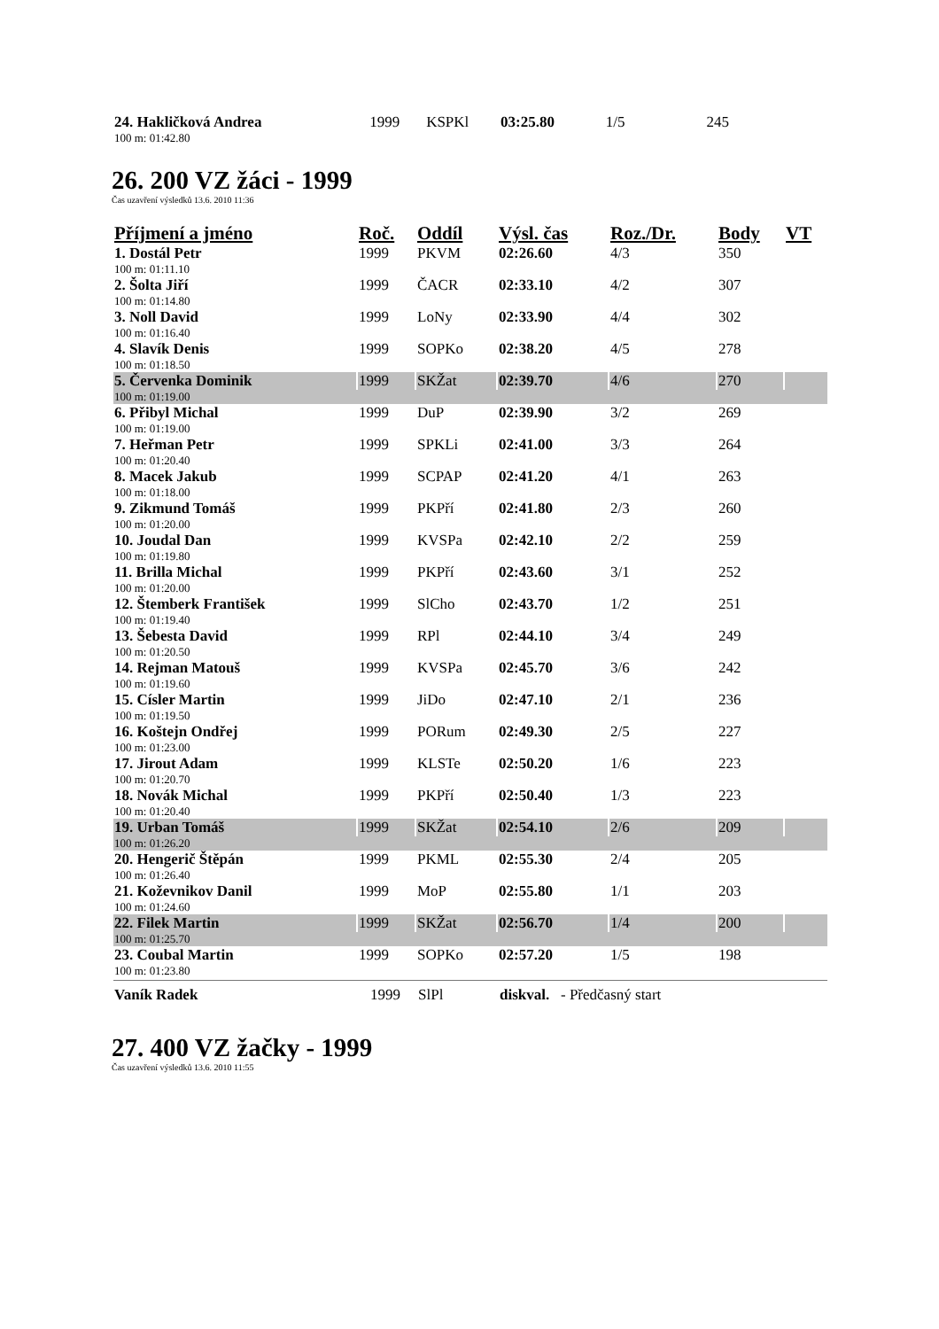| 24. Hakličková Andrea | 1999 | KSPKl | 03:25.80 | 1/5 | 245 |
| 100 m: 01:42.80 | | | | | |
26. 200 VZ žáci - 1999
Čas uzavření výsledků 13.6. 2010 11:36
| Příjmení a jméno | Roč. | Oddíl | Výsl. čas | Roz./Dr. | Body | VT |
| --- | --- | --- | --- | --- | --- | --- |
| 1. Dostál Petr | 1999 | PKVM | 02:26.60 | 4/3 | 350 | |
| 100 m: 01:11.10 | | | | | | |
| 2. Šolta Jiří | 1999 | ČACR | 02:33.10 | 4/2 | 307 | |
| 100 m: 01:14.80 | | | | | | |
| 3. Noll David | 1999 | LoNy | 02:33.90 | 4/4 | 302 | |
| 100 m: 01:16.40 | | | | | | |
| 4. Slavík Denis | 1999 | SOPKo | 02:38.20 | 4/5 | 278 | |
| 100 m: 01:18.50 | | | | | | |
| 5. Červenka Dominik | 1999 | SKŽat | 02:39.70 | 4/6 | 270 | |
| 100 m: 01:19.00 | | | | | | |
| 6. Přibyl Michal | 1999 | DuP | 02:39.90 | 3/2 | 269 | |
| 100 m: 01:19.00 | | | | | | |
| 7. Heřman Petr | 1999 | SPKLi | 02:41.00 | 3/3 | 264 | |
| 100 m: 01:20.40 | | | | | | |
| 8. Macek Jakub | 1999 | SCPAP | 02:41.20 | 4/1 | 263 | |
| 100 m: 01:18.00 | | | | | | |
| 9. Zikmund Tomáš | 1999 | PKPří | 02:41.80 | 2/3 | 260 | |
| 100 m: 01:20.00 | | | | | | |
| 10. Joudal Dan | 1999 | KVSPa | 02:42.10 | 2/2 | 259 | |
| 100 m: 01:19.80 | | | | | | |
| 11. Brilla Michal | 1999 | PKPří | 02:43.60 | 3/1 | 252 | |
| 100 m: 01:20.00 | | | | | | |
| 12. Štemberk František | 1999 | SlCho | 02:43.70 | 1/2 | 251 | |
| 100 m: 01:19.40 | | | | | | |
| 13. Šebesta David | 1999 | RPl | 02:44.10 | 3/4 | 249 | |
| 100 m: 01:20.50 | | | | | | |
| 14. Rejman Matouš | 1999 | KVSPa | 02:45.70 | 3/6 | 242 | |
| 100 m: 01:19.60 | | | | | | |
| 15. Císler Martin | 1999 | JiDo | 02:47.10 | 2/1 | 236 | |
| 100 m: 01:19.50 | | | | | | |
| 16. Koštejn Ondřej | 1999 | PORum | 02:49.30 | 2/5 | 227 | |
| 100 m: 01:23.00 | | | | | | |
| 17. Jirout Adam | 1999 | KLSTe | 02:50.20 | 1/6 | 223 | |
| 100 m: 01:20.70 | | | | | | |
| 18. Novák Michal | 1999 | PKPří | 02:50.40 | 1/3 | 223 | |
| 100 m: 01:20.40 | | | | | | |
| 19. Urban Tomáš | 1999 | SKŽat | 02:54.10 | 2/6 | 209 | |
| 100 m: 01:26.20 | | | | | | |
| 20. Hengerič Štěpán | 1999 | PKML | 02:55.30 | 2/4 | 205 | |
| 100 m: 01:26.40 | | | | | | |
| 21. Koževnikov Danil | 1999 | MoP | 02:55.80 | 1/1 | 203 | |
| 100 m: 01:24.60 | | | | | | |
| 22. Filek Martin | 1999 | SKŽat | 02:56.70 | 1/4 | 200 | |
| 100 m: 01:25.70 | | | | | | |
| 23. Coubal Martin | 1999 | SOPKo | 02:57.20 | 1/5 | 198 | |
| 100 m: 01:23.80 | | | | | | |
| Vaník Radek | 1999 | SlPl | diskval. - Předčasný start |
27. 400 VZ žačky - 1999
Čas uzavření výsledků 13.6. 2010 11:55